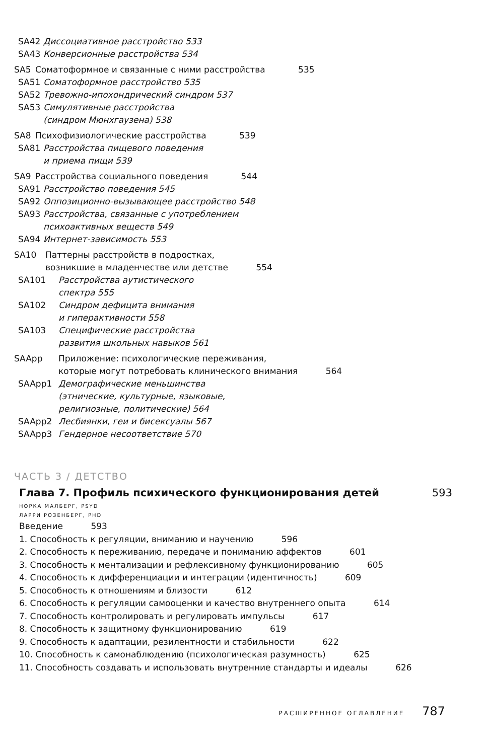SA42 Диссоциативное расстройство 533
SA43 Конверсионные расстройства 534
SA5 Соматоформное и связанные с ними расстройства 535
SA51 Соматоформное расстройство 535
SA52 Тревожно-ипохондрический синдром 537
SA53 Симулятивные расстройства
(синдром Мюнхгаузена) 538
SA8 Психофизиологические расстройства 539
SA81 Расстройства пищевого поведения
и приема пищи 539
SA9 Расстройства социального поведения 544
SA91 Расстройство поведения 545
SA92 Оппозиционно-вызывающее расстройство 548
SA93 Расстройства, связанные с употреблением
психоактивных веществ 549
SA94 Интернет-зависимость 553
SA10 Паттерны расстройств в подростках,
возникшие в младенчестве или детстве 554
SA101 Расстройства аутистического
спектра 555
SA102 Синдром дефицита внимания
и гиперактивности 558
SA103 Специфические расстройства
развития школьных навыков 561
SAApp Приложение: психологические переживания,
которые могут потребовать клинического внимания 564
SAApp1 Демографические меньшинства
(этнические, культурные, языковые,
религиозные, политические) 564
SAApp2 Лесбиянки, геи и бисексуалы 567
SAApp3 Гендерное несоответствие 570
ЧАСТЬ 3 / ДЕТСТВО
Глава 7. Профиль психического функционирования детей 593
НОРКА МАЛБЕРГ, PSYD
ЛАРРИ РОЗЕНБЕРГ, PHD
Введение 593
1. Способность к регуляции, вниманию и научению 596
2. Способность к переживанию, передаче и пониманию аффектов 601
3. Способность к ментализации и рефлексивному функционированию 605
4. Способность к дифференциации и интеграции (идентичность) 609
5. Способность к отношениям и близости 612
6. Способность к регуляции самооценки и качество внутреннего опыта 614
7. Способность контролировать и регулировать импульсы 617
8. Способность к защитному функционированию 619
9. Способность к адаптации, резилентности и стабильности 622
10. Способность к самонаблюдению (психологическая разумность) 625
11. Способность создавать и использовать внутренние стандарты и идеалы 626
РАСШИРЕННОЕ ОГЛАВЛЕНИЕ 787